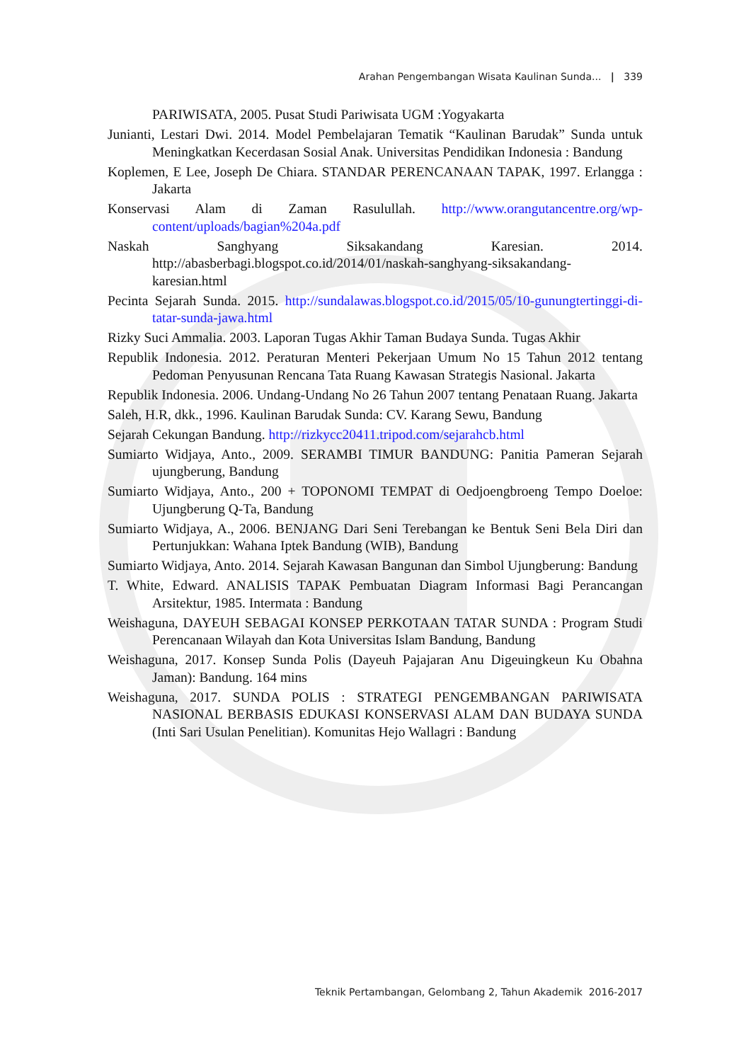Arahan Pengembangan Wisata Kaulinan Sunda... | 339
PARIWISATA, 2005. Pusat Studi Pariwisata UGM :Yogyakarta
Junianti, Lestari Dwi. 2014. Model Pembelajaran Tematik “Kaulinan Barudak” Sunda untuk Meningkatkan Kecerdasan Sosial Anak. Universitas Pendidikan Indonesia : Bandung
Koplemen, E Lee, Joseph De Chiara. STANDAR PERENCANAAN TAPAK, 1997. Erlangga : Jakarta
Konservasi Alam di Zaman Rasulullah. http://www.orangutancentre.org/wp-content/uploads/bagian%204a.pdf
Naskah Sanghyang Siksakandang Karesian. 2014. http://abasberbagi.blogspot.co.id/2014/01/naskah-sanghyang-siksakandang-karesian.html
Pecinta Sejarah Sunda. 2015. http://sundalawas.blogspot.co.id/2015/05/10-gunungtertinggi-di-tatar-sunda-jawa.html
Rizky Suci Ammalia. 2003. Laporan Tugas Akhir Taman Budaya Sunda. Tugas Akhir
Republik Indonesia. 2012. Peraturan Menteri Pekerjaan Umum No 15 Tahun 2012 tentang Pedoman Penyusunan Rencana Tata Ruang Kawasan Strategis Nasional. Jakarta
Republik Indonesia. 2006. Undang-Undang No 26 Tahun 2007 tentang Penataan Ruang. Jakarta
Saleh, H.R, dkk., 1996. Kaulinan Barudak Sunda: CV. Karang Sewu, Bandung
Sejarah Cekungan Bandung. http://rizkycc20411.tripod.com/sejarahcb.html
Sumiarto Widjaya, Anto., 2009. SERAMBI TIMUR BANDUNG: Panitia Pameran Sejarah ujungberung, Bandung
Sumiarto Widjaya, Anto., 200 + TOPONOMI TEMPAT di Oedjoengbroeng Tempo Doeloe: Ujungberung Q-Ta, Bandung
Sumiarto Widjaya, A., 2006. BENJANG Dari Seni Terebangan ke Bentuk Seni Bela Diri dan Pertunjukkan: Wahana Iptek Bandung (WIB), Bandung
Sumiarto Widjaya, Anto. 2014. Sejarah Kawasan Bangunan dan Simbol Ujungberung: Bandung
T. White, Edward. ANALISIS TAPAK Pembuatan Diagram Informasi Bagi Perancangan Arsitektur, 1985. Intermata : Bandung
Weishaguna, DAYEUH SEBAGAI KONSEP PERKOTAAN TATAR SUNDA : Program Studi Perencanaan Wilayah dan Kota Universitas Islam Bandung, Bandung
Weishaguna, 2017. Konsep Sunda Polis (Dayeuh Pajajaran Anu Digeuingkeun Ku Obahna Jaman): Bandung. 164 mins
Weishaguna, 2017. SUNDA POLIS : STRATEGI PENGEMBANGAN PARIWISATA NASIONAL BERBASIS EDUKASI KONSERVASI ALAM DAN BUDAYA SUNDA (Inti Sari Usulan Penelitian). Komunitas Hejo Wallagri : Bandung
Teknik Pertambangan, Gelombang 2, Tahun Akademik 2016-2017